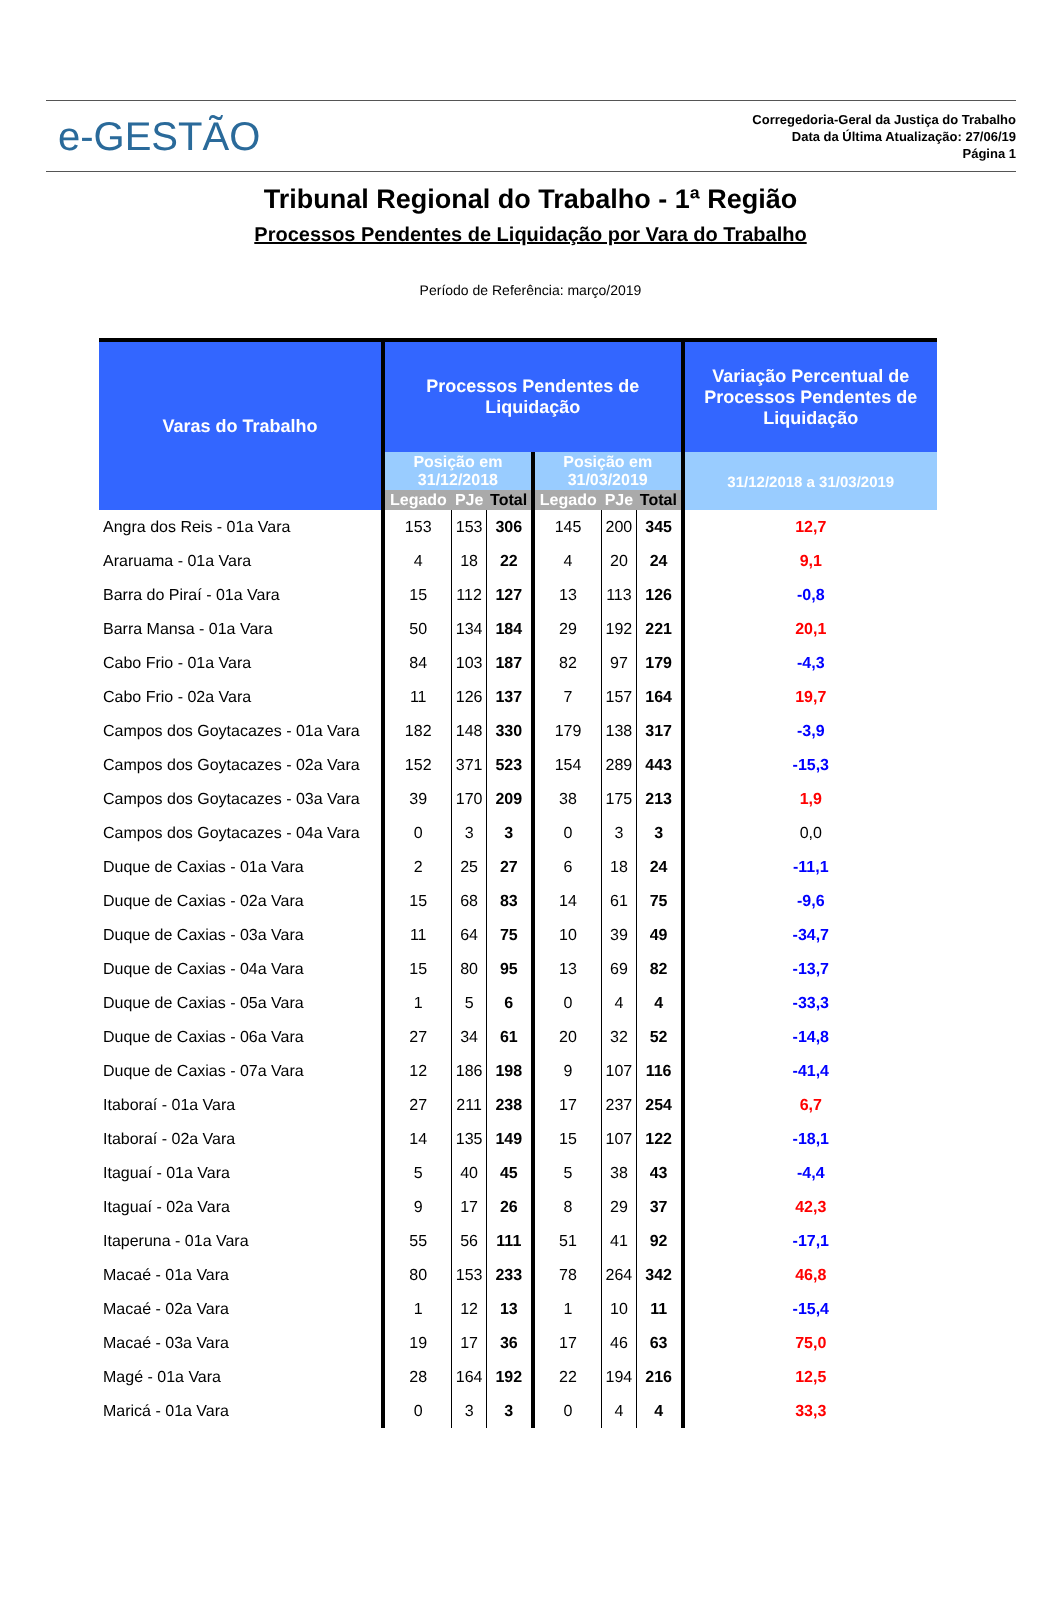e-GESTÃO
Corregedoria-Geral da Justiça do Trabalho
Data da Última Atualização: 27/06/19
Página 1
Tribunal Regional do Trabalho - 1ª Região
Processos Pendentes de Liquidação por Vara do Trabalho
Período de Referência: março/2019
| Varas do Trabalho | Processos Pendentes de Liquidação | | | | | | Variação Percentual de Processos Pendentes de Liquidação |
| --- | --- | --- | --- | --- | --- | --- | --- |
| | Posição em 31/12/2018 | | | Posição em 31/03/2019 | | | 31/12/2018 a 31/03/2019 |
| | Legado | PJe | Total | Legado | PJe | Total | |
| Angra dos Reis - 01a Vara | 153 | 153 | 306 | 145 | 200 | 345 | 12,7 |
| Araruama - 01a Vara | 4 | 18 | 22 | 4 | 20 | 24 | 9,1 |
| Barra do Piraí - 01a Vara | 15 | 112 | 127 | 13 | 113 | 126 | -0,8 |
| Barra Mansa - 01a Vara | 50 | 134 | 184 | 29 | 192 | 221 | 20,1 |
| Cabo Frio - 01a Vara | 84 | 103 | 187 | 82 | 97 | 179 | -4,3 |
| Cabo Frio - 02a Vara | 11 | 126 | 137 | 7 | 157 | 164 | 19,7 |
| Campos dos Goytacazes - 01a Vara | 182 | 148 | 330 | 179 | 138 | 317 | -3,9 |
| Campos dos Goytacazes - 02a Vara | 152 | 371 | 523 | 154 | 289 | 443 | -15,3 |
| Campos dos Goytacazes - 03a Vara | 39 | 170 | 209 | 38 | 175 | 213 | 1,9 |
| Campos dos Goytacazes - 04a Vara | 0 | 3 | 3 | 0 | 3 | 3 | 0,0 |
| Duque de Caxias - 01a Vara | 2 | 25 | 27 | 6 | 18 | 24 | -11,1 |
| Duque de Caxias - 02a Vara | 15 | 68 | 83 | 14 | 61 | 75 | -9,6 |
| Duque de Caxias - 03a Vara | 11 | 64 | 75 | 10 | 39 | 49 | -34,7 |
| Duque de Caxias - 04a Vara | 15 | 80 | 95 | 13 | 69 | 82 | -13,7 |
| Duque de Caxias - 05a Vara | 1 | 5 | 6 | 0 | 4 | 4 | -33,3 |
| Duque de Caxias - 06a Vara | 27 | 34 | 61 | 20 | 32 | 52 | -14,8 |
| Duque de Caxias - 07a Vara | 12 | 186 | 198 | 9 | 107 | 116 | -41,4 |
| Itaboraí - 01a Vara | 27 | 211 | 238 | 17 | 237 | 254 | 6,7 |
| Itaboraí - 02a Vara | 14 | 135 | 149 | 15 | 107 | 122 | -18,1 |
| Itaguaí - 01a Vara | 5 | 40 | 45 | 5 | 38 | 43 | -4,4 |
| Itaguaí - 02a Vara | 9 | 17 | 26 | 8 | 29 | 37 | 42,3 |
| Itaperuna - 01a Vara | 55 | 56 | 111 | 51 | 41 | 92 | -17,1 |
| Macaé - 01a Vara | 80 | 153 | 233 | 78 | 264 | 342 | 46,8 |
| Macaé - 02a Vara | 1 | 12 | 13 | 1 | 10 | 11 | -15,4 |
| Macaé - 03a Vara | 19 | 17 | 36 | 17 | 46 | 63 | 75,0 |
| Magé - 01a Vara | 28 | 164 | 192 | 22 | 194 | 216 | 12,5 |
| Maricá - 01a Vara | 0 | 3 | 3 | 0 | 4 | 4 | 33,3 |